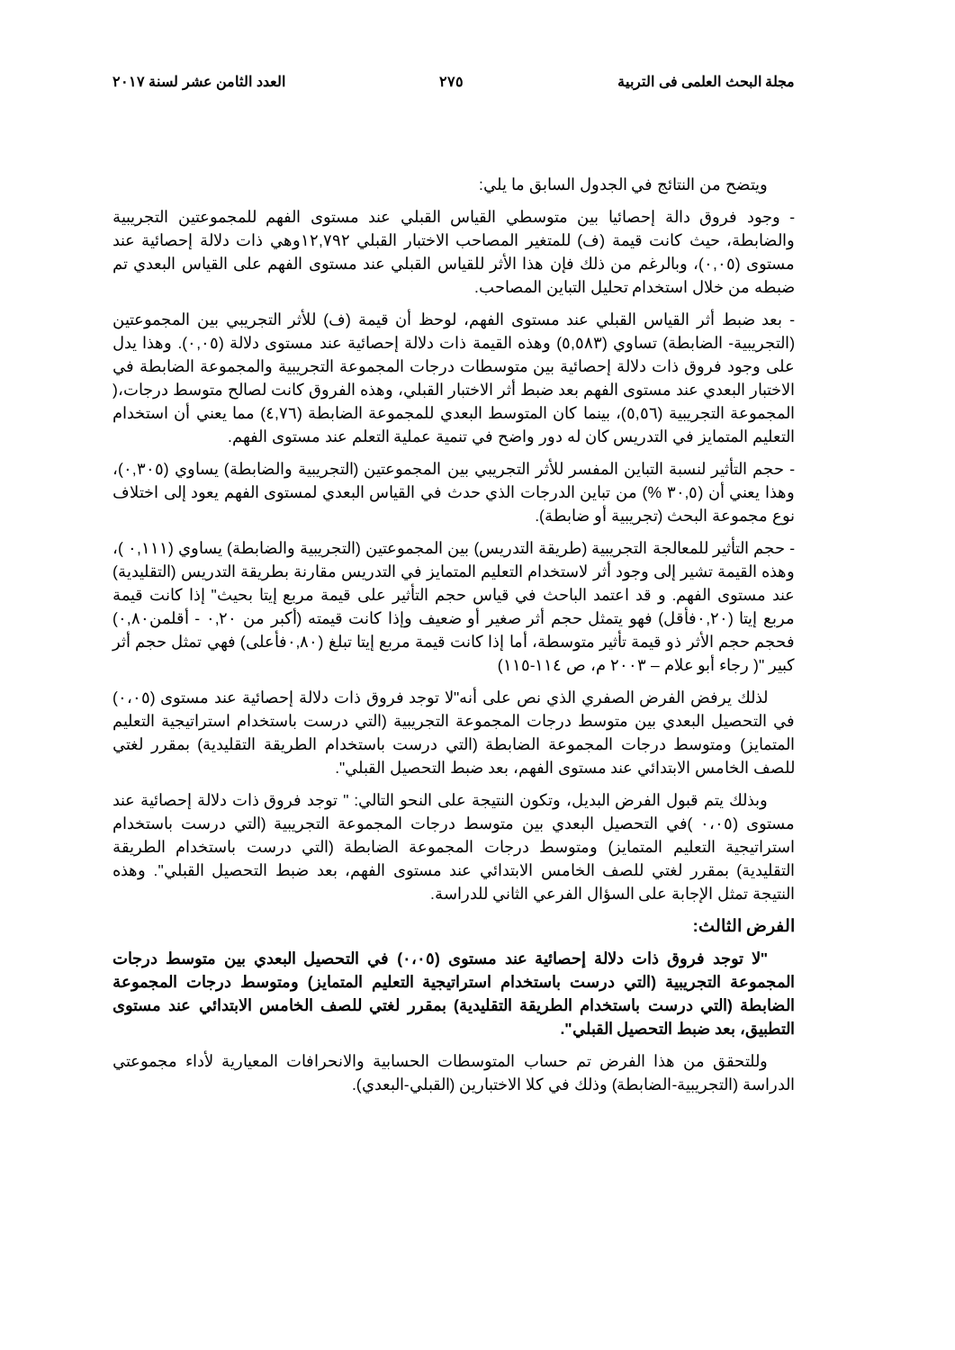مجلة البحث العلمى فى التربية ٢٧٥ العدد الثامن عشر لسنة ٢٠١٧
ويتضح من النتائج في الجدول السابق ما يلي:
- وجود فروق دالة إحصائيا بين متوسطي القياس القبلي عند مستوى الفهم للمجموعتين التجريبية والضابطة، حيث كانت قيمة (ف) للمتغير المصاحب الاختبار القبلي ١٢,٧٩٢وهي ذات دلالة إحصائية عند مستوى (٠,٠٥)، وبالرغم من ذلك فإن هذا الأثر للقياس القبلي عند مستوى الفهم على القياس البعدي تم ضبطه من خلال استخدام تحليل التباين المصاحب.
- بعد ضبط أثر القياس القبلي عند مستوى الفهم، لوحظ أن قيمة (ف) للأثر التجريبي بين المجموعتين (التجريبية- الضابطة) تساوي (٥,٥٨٣) وهذه القيمة ذات دلالة إحصائية عند مستوى دلالة (٠,٠٥). وهذا يدل على وجود فروق ذات دلالة إحصائية بين متوسطات درجات المجموعة التجريبية والمجموعة الضابطة في الاختبار البعدي عند مستوى الفهم بعد ضبط أثر الاختبار القبلي، وهذه الفروق كانت لصالح متوسط درجات،( المجموعة التجريبية (٥,٥٦)، بينما كان المتوسط البعدي للمجموعة الضابطة (٤,٧٦) مما يعني أن استخدام التعليم المتمايز في التدريس كان له دور واضح في تنمية عملية التعلم عند مستوى الفهم.
- حجم التأثير لنسبة التباين المفسر للأثر التجريبي بين المجموعتين (التجريبية والضابطة) يساوي (٠,٣٠٥)، وهذا يعني أن (٣٠,٥ %) من تباين الدرجات الذي حدث في القياس البعدي لمستوى الفهم يعود إلى اختلاف نوع مجموعة البحث (تجريبية أو ضابطة).
- حجم التأثير للمعالجة التجريبية (طريقة التدريس) بين المجموعتين (التجريبية والضابطة) يساوي (٠,١١١ )، وهذه القيمة تشير إلى وجود أثر لاستخدام التعليم المتمايز في التدريس مقارنة بطريقة التدريس (التقليدية) عند مستوى الفهم. و قد اعتمد الباحث في قياس حجم التأثير على قيمة مربع إيتا بحيث" إذا كانت قيمة مربع إيتا (٠,٢٠فأقل) فهو يتمثل حجم أثر صغير أو ضعيف وإذا كانت قيمته (أكبر من ٠,٢٠ - أقلمن٠,٨٠) فحجم حجم الأثر ذو قيمة تأثير متوسطة، أما إذا كانت قيمة مربع إيتا تبلغ (٠,٨٠فأعلى) فهي تمثل حجم أثر كبير "( رجاء أبو علام – ٢٠٠٣ م، ص ١١٤-١١٥)
لذلك يرفض الفرض الصفري الذي نص على أنه"لا توجد فروق ذات دلالة إحصائية عند مستوى (٠،٠٥) في التحصيل البعدي بين متوسط درجات المجموعة التجريبية (التي درست باستخدام استراتيجية التعليم المتمايز) ومتوسط درجات المجموعة الضابطة (التي درست باستخدام الطريقة التقليدية) بمقرر لغتي للصف الخامس الابتدائي عند مستوى الفهم، بعد ضبط التحصيل القبلي".
وبذلك يتم قبول الفرض البديل، وتكون النتيجة على النحو التالي: " توجد فروق ذات دلالة إحصائية عند مستوى (٠،٠٥ )في التحصيل البعدي بين متوسط درجات المجموعة التجريبية (التي درست باستخدام استراتيجية التعليم المتمايز) ومتوسط درجات المجموعة الضابطة (التي درست باستخدام الطريقة التقليدية) بمقرر لغتي للصف الخامس الابتدائي عند مستوى الفهم، بعد ضبط التحصيل القبلي". وهذه النتيجة تمثل الإجابة على السؤال الفرعي الثاني للدراسة.
الفرض الثالث:
"لا توجد فروق ذات دلالة إحصائية عند مستوى (٠،٠٥) في التحصيل البعدي بين متوسط درجات المجموعة التجريبية (التي درست باستخدام استراتيجية التعليم المتمايز) ومتوسط درجات المجموعة الضابطة (التي درست باستخدام الطريقة التقليدية) بمقرر لغتي للصف الخامس الابتدائي عند مستوى التطبيق، بعد ضبط التحصيل القبلي".
وللتحقق من هذا الفرض تم حساب المتوسطات الحسابية والانحرافات المعيارية لأداء مجموعتي الدراسة (التجريبية-الضابطة) وذلك في كلا الاختبارين (القبلي-البعدي).